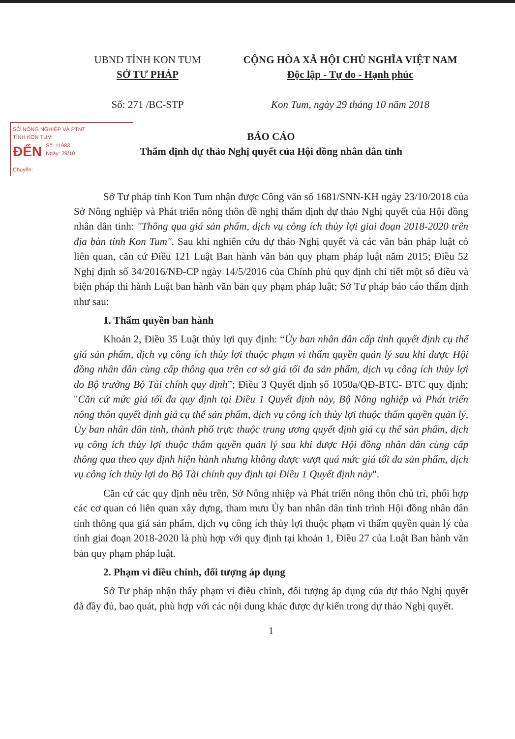UBND TỈNH KON TUM
SỞ TƯ PHÁP
Số: 271 /BC-STP
CỘNG HÒA XÃ HỘI CHỦ NGHĨA VIỆT NAM
Độc lập - Tự do - Hạnh phúc
Kon Tum, ngày 29 tháng 10 năm 2018
SỞ NÔNG NGHIỆP VÀ PTNT
TỈNH KON TUM
ĐẾN Số: 11983
Ngày: 29/10
Chuyển:
BÁO CÁO
Thẩm định dự thảo Nghị quyết của Hội đồng nhân dân tỉnh
Sở Tư pháp tỉnh Kon Tum nhận được Công văn số 1681/SNN-KH ngày 23/10/2018 của Sở Nông nghiệp và Phát triển nông thôn đề nghị thẩm định dự thảo Nghị quyết của Hội đồng nhân dân tỉnh: "Thông qua giá sản phẩm, dịch vụ công ích thủy lợi giai đoạn 2018-2020 trên địa bàn tỉnh Kon Tum". Sau khi nghiên cứu dự thảo Nghị quyết và các văn bản pháp luật có liên quan, căn cứ Điều 121 Luật Ban hành văn bản quy phạm pháp luật năm 2015; Điều 52 Nghị định số 34/2016/NĐ-CP ngày 14/5/2016 của Chính phủ quy định chi tiết một số điều và biện pháp thi hành Luật ban hành văn bản quy phạm pháp luật; Sở Tư pháp báo cáo thẩm định như sau:
1. Thẩm quyền ban hành
Khoản 2, Điều 35 Luật thủy lợi quy định: “Ủy ban nhân dân cấp tỉnh quyết định cụ thể giá sản phẩm, dịch vụ công ích thủy lợi thuộc phạm vi thẩm quyền quản lý sau khi được Hội đồng nhân dân cùng cấp thông qua trên cơ sở giá tối đa sản phẩm, dịch vụ công ích thủy lợi do Bộ trưởng Bộ Tài chính quy định”; Điều 3 Quyết định số 1050a/QĐ-BTC- BTC quy định: "Căn cứ mức giá tối đa quy định tại Điều 1 Quyết định này, Bộ Nông nghiệp và Phát triển nông thôn quyết định giá cụ thể sản phẩm, dịch vụ công ích thủy lợi thuộc thẩm quyền quản lý, Ủy ban nhân dân tỉnh, thành phố trực thuộc trung ương quyết định giá cụ thể sản phẩm, dịch vụ công ích thủy lợi thuộc thẩm quyền quản lý sau khi được Hội đồng nhân dân cùng cấp thông qua theo quy định hiện hành nhưng không được vượt quá mức giá tối đa sản phẩm, dịch vụ công ích thủy lợi do Bộ Tài chính quy định tại Điều 1 Quyết định này".
Căn cứ các quy định nêu trên, Sở Nông nhiệp và Phát triển nông thôn chủ trì, phối hợp các cơ quan có liên quan xây dựng, tham mưu Ủy ban nhân dân tỉnh trình Hội đồng nhân dân tỉnh thông qua giá sản phẩm, dịch vụ công ích thủy lợi thuộc phạm vi thẩm quyền quản lý của tỉnh giai đoạn 2018-2020 là phù hợp với quy định tại khoản 1, Điều 27 của Luật Ban hành văn bản quy phạm pháp luật.
2. Phạm vi điều chỉnh, đối tượng áp dụng
Sở Tư pháp nhận thấy phạm vi điều chỉnh, đối tượng áp dụng của dự thảo Nghị quyết đã đầy đủ, bao quát, phù hợp với các nội dung khác được dự kiến trong dự thảo Nghị quyết.
1